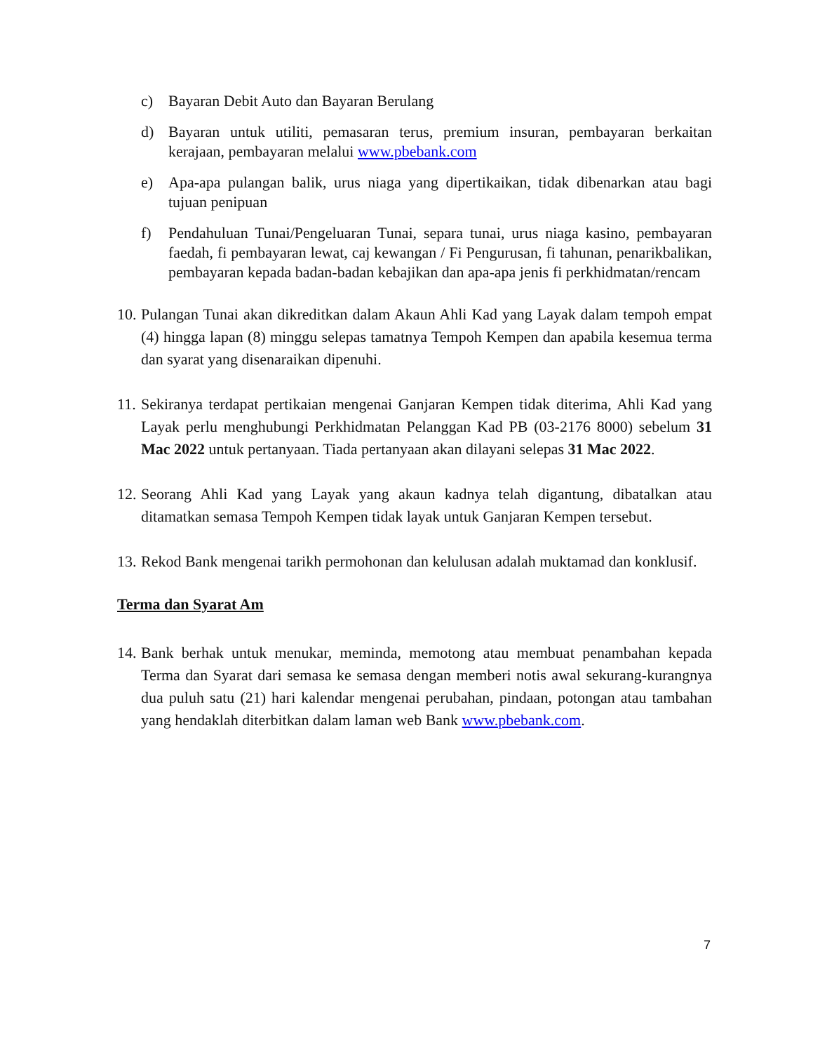c) Bayaran Debit Auto dan Bayaran Berulang
d) Bayaran untuk utiliti, pemasaran terus, premium insuran, pembayaran berkaitan kerajaan, pembayaran melalui www.pbebank.com
e) Apa-apa pulangan balik, urus niaga yang dipertikaikan, tidak dibenarkan atau bagi tujuan penipuan
f) Pendahuluan Tunai/Pengeluaran Tunai, separa tunai, urus niaga kasino, pembayaran faedah, fi pembayaran lewat, caj kewangan / Fi Pengurusan, fi tahunan, penarikbalikan, pembayaran kepada badan-badan kebajikan dan apa-apa jenis fi perkhidmatan/rencam
10. Pulangan Tunai akan dikreditkan dalam Akaun Ahli Kad yang Layak dalam tempoh empat (4) hingga lapan (8) minggu selepas tamatnya Tempoh Kempen dan apabila kesemua terma dan syarat yang disenaraikan dipenuhi.
11. Sekiranya terdapat pertikaian mengenai Ganjaran Kempen tidak diterima, Ahli Kad yang Layak perlu menghubungi Perkhidmatan Pelanggan Kad PB (03-2176 8000) sebelum 31 Mac 2022 untuk pertanyaan. Tiada pertanyaan akan dilayani selepas 31 Mac 2022.
12. Seorang Ahli Kad yang Layak yang akaun kadnya telah digantung, dibatalkan atau ditamatkan semasa Tempoh Kempen tidak layak untuk Ganjaran Kempen tersebut.
13. Rekod Bank mengenai tarikh permohonan dan kelulusan adalah muktamad dan konklusif.
Terma dan Syarat Am
14. Bank berhak untuk menukar, meminda, memotong atau membuat penambahan kepada Terma dan Syarat dari semasa ke semasa dengan memberi notis awal sekurang-kurangnya dua puluh satu (21) hari kalendar mengenai perubahan, pindaan, potongan atau tambahan yang hendaklah diterbitkan dalam laman web Bank www.pbebank.com.
7